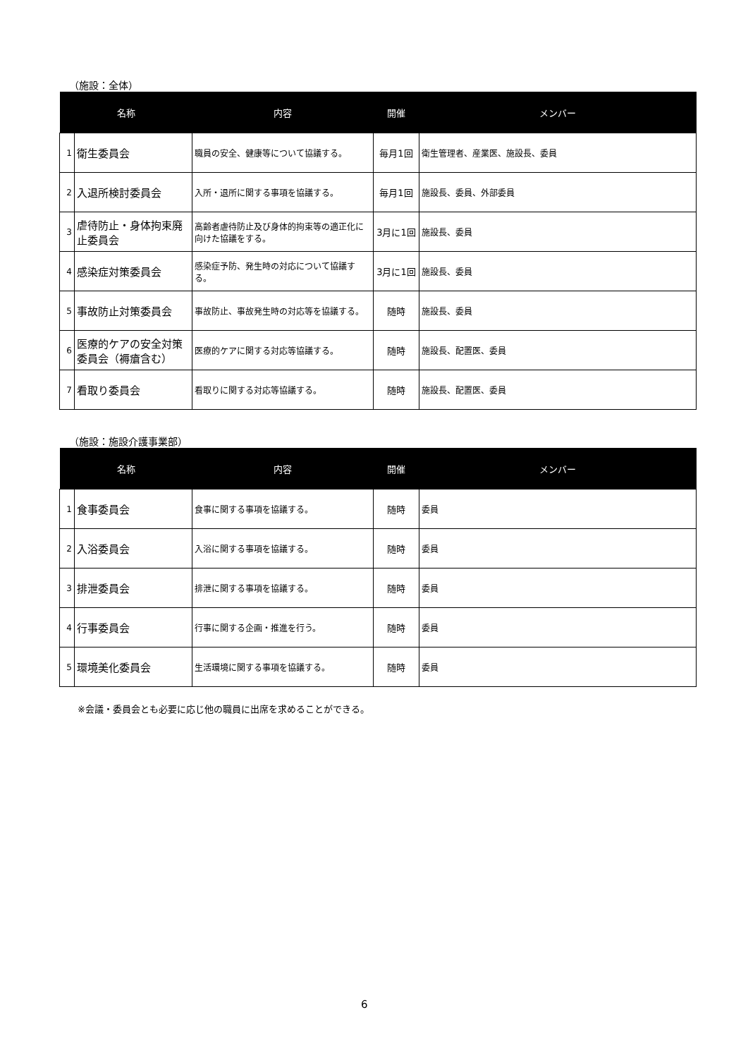（施設：全体）
| 名称 | | 内容 | 開催 | メンバー |
| --- | --- | --- | --- | --- |
| 1 | 衛生委員会 | 職員の安全、健康等について協議する。 | 毎月1回 | 衛生管理者、産業医、施設長、委員 |
| 2 | 入退所検討委員会 | 入所・退所に関する事項を協議する。 | 毎月1回 | 施設長、委員、外部委員 |
| 3 | 虐待防止・身体拘束廃止委員会 | 高齢者虐待防止及び身体的拘束等の適正化に向けた協議をする。 | 3月に1回 | 施設長、委員 |
| 4 | 感染症対策委員会 | 感染症予防、発生時の対応について協議する。 | 3月に1回 | 施設長、委員 |
| 5 | 事故防止対策委員会 | 事故防止、事故発生時の対応等を協議する。 | 随時 | 施設長、委員 |
| 6 | 医療的ケアの安全対策委員会（褥瘡含む） | 医療的ケアに関する対応等協議する。 | 随時 | 施設長、配置医、委員 |
| 7 | 看取り委員会 | 看取りに関する対応等協議する。 | 随時 | 施設長、配置医、委員 |
（施設：施設介護事業部）
| 名称 | | 内容 | 開催 | メンバー |
| --- | --- | --- | --- | --- |
| 1 | 食事委員会 | 食事に関する事項を協議する。 | 随時 | 委員 |
| 2 | 入浴委員会 | 入浴に関する事項を協議する。 | 随時 | 委員 |
| 3 | 排泄委員会 | 排泄に関する事項を協議する。 | 随時 | 委員 |
| 4 | 行事委員会 | 行事に関する企画・推進を行う。 | 随時 | 委員 |
| 5 | 環境美化委員会 | 生活環境に関する事項を協議する。 | 随時 | 委員 |
※会議・委員会とも必要に応じ他の職員に出席を求めることができる。
6